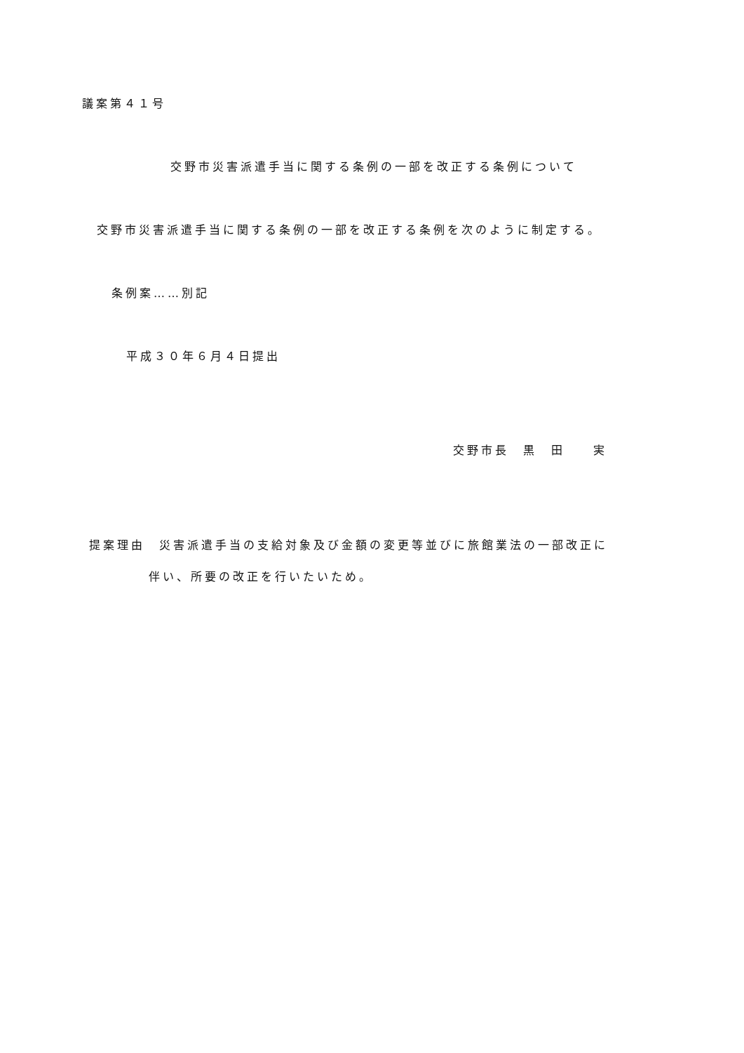議案第４１号
交野市災害派遣手当に関する条例の一部を改正する条例について
交野市災害派遣手当に関する条例の一部を改正する条例を次のように制定する。
条例案……別記
平成３０年６月４日提出
交野市長　黒　田　　実
提案理由　災害派遣手当の支給対象及び金額の変更等並びに旅館業法の一部改正に
伴い、所要の改正を行いたいため。